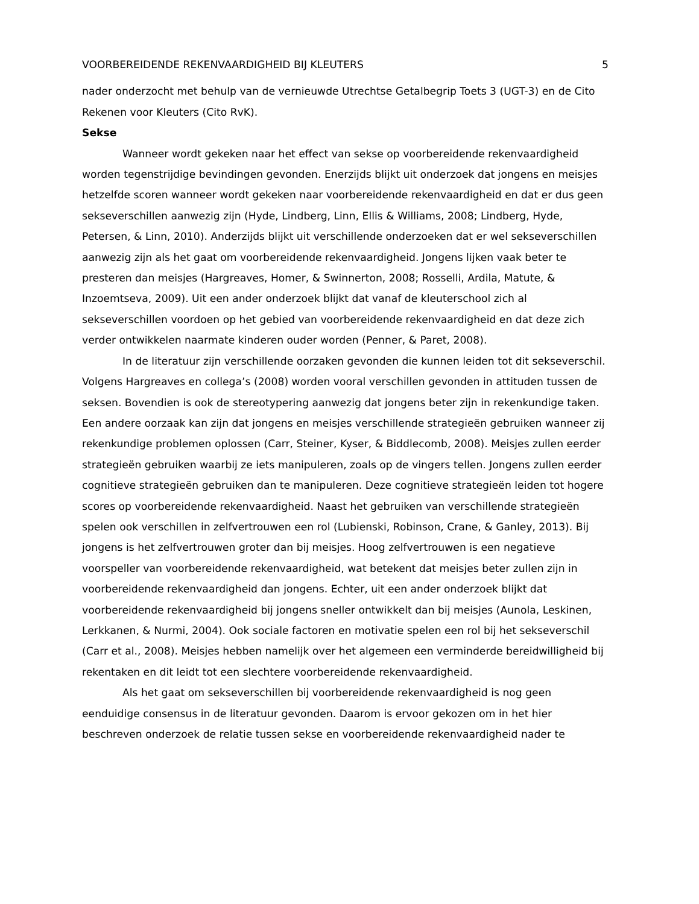VOORBEREIDENDE REKENVAARDIGHEID BIJ KLEUTERS 5
nader onderzocht met behulp van de vernieuwde Utrechtse Getalbegrip Toets 3 (UGT-3) en de Cito Rekenen voor Kleuters (Cito RvK).
Sekse
Wanneer wordt gekeken naar het effect van sekse op voorbereidende rekenvaardigheid worden tegenstrijdige bevindingen gevonden. Enerzijds blijkt uit onderzoek dat jongens en meisjes hetzelfde scoren wanneer wordt gekeken naar voorbereidende rekenvaardigheid en dat er dus geen sekseverschillen aanwezig zijn (Hyde, Lindberg, Linn, Ellis & Williams, 2008; Lindberg, Hyde, Petersen, & Linn, 2010). Anderzijds blijkt uit verschillende onderzoeken dat er wel sekseverschillen aanwezig zijn als het gaat om voorbereidende rekenvaardigheid. Jongens lijken vaak beter te presteren dan meisjes (Hargreaves, Homer, & Swinnerton, 2008; Rosselli, Ardila, Matute, & Inzoemtseva, 2009). Uit een ander onderzoek blijkt dat vanaf de kleuterschool zich al sekseverschillen voordoen op het gebied van voorbereidende rekenvaardigheid en dat deze zich verder ontwikkelen naarmate kinderen ouder worden (Penner, & Paret, 2008).
In de literatuur zijn verschillende oorzaken gevonden die kunnen leiden tot dit sekseverschil. Volgens Hargreaves en collega’s (2008) worden vooral verschillen gevonden in attituden tussen de seksen. Bovendien is ook de stereotypering aanwezig dat jongens beter zijn in rekenkundige taken. Een andere oorzaak kan zijn dat jongens en meisjes verschillende strategieën gebruiken wanneer zij rekenkundige problemen oplossen (Carr, Steiner, Kyser, & Biddlecomb, 2008). Meisjes zullen eerder strategieën gebruiken waarbij ze iets manipuleren, zoals op de vingers tellen. Jongens zullen eerder cognitieve strategieën gebruiken dan te manipuleren. Deze cognitieve strategieën leiden tot hogere scores op voorbereidende rekenvaardigheid. Naast het gebruiken van verschillende strategieën spelen ook verschillen in zelfvertrouwen een rol (Lubienski, Robinson, Crane, & Ganley, 2013). Bij jongens is het zelfvertrouwen groter dan bij meisjes. Hoog zelfvertrouwen is een negatieve voorspeller van voorbereidende rekenvaardigheid, wat betekent dat meisjes beter zullen zijn in voorbereidende rekenvaardigheid dan jongens. Echter, uit een ander onderzoek blijkt dat voorbereidende rekenvaardigheid bij jongens sneller ontwikkelt dan bij meisjes (Aunola, Leskinen, Lerkkanen, & Nurmi, 2004). Ook sociale factoren en motivatie spelen een rol bij het sekseverschil (Carr et al., 2008). Meisjes hebben namelijk over het algemeen een verminderde bereidwilligheid bij rekentaken en dit leidt tot een slechtere voorbereidende rekenvaardigheid.
Als het gaat om sekseverschillen bij voorbereidende rekenvaardigheid is nog geen eenduidige consensus in de literatuur gevonden. Daarom is ervoor gekozen om in het hier beschreven onderzoek de relatie tussen sekse en voorbereidende rekenvaardigheid nader te